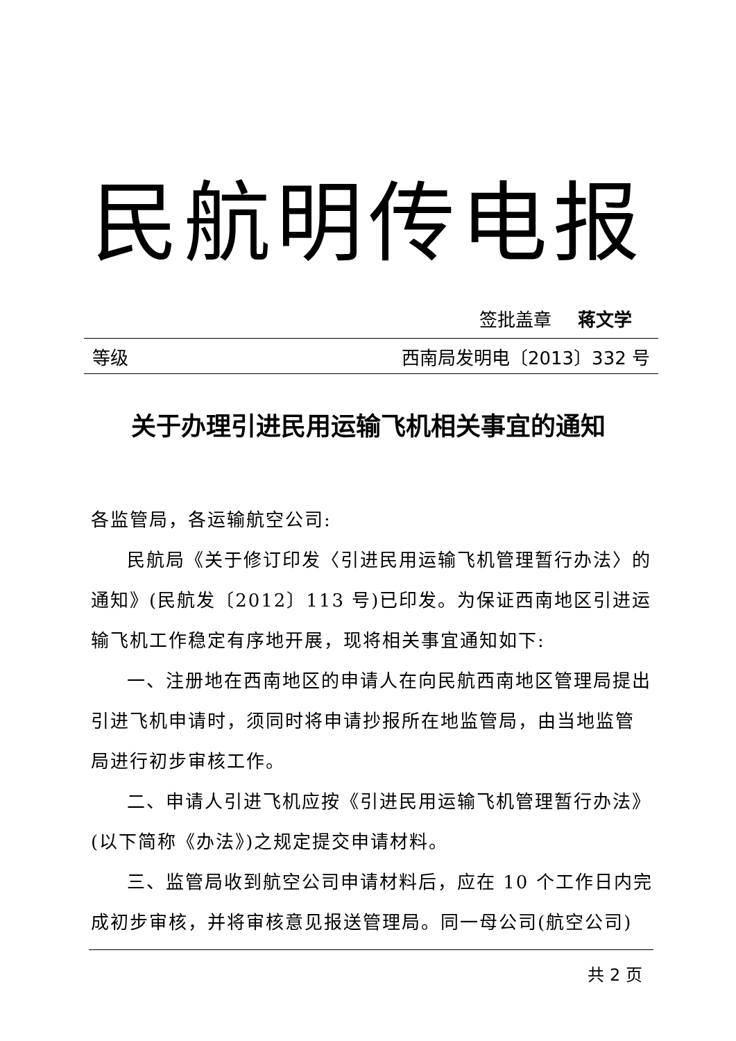民航明传电报
签批盖章 蒋文学
等级 西南局发明电〔2013〕332 号
关于办理引进民用运输飞机相关事宜的通知
各监管局，各运输航空公司:
民航局《关于修订印发〈引进民用运输飞机管理暂行办法〉的通知》(民航发〔2012〕113 号)已印发。为保证西南地区引进运输飞机工作稳定有序地开展，现将相关事宜通知如下:
一、注册地在西南地区的申请人在向民航西南地区管理局提出引进飞机申请时，须同时将申请抄报所在地监管局，由当地监管局进行初步审核工作。
二、申请人引进飞机应按《引进民用运输飞机管理暂行办法》(以下简称《办法》)之规定提交申请材料。
三、监管局收到航空公司申请材料后，应在 10 个工作日内完成初步审核，并将审核意见报送管理局。同一母公司(航空公司)
共 2 页